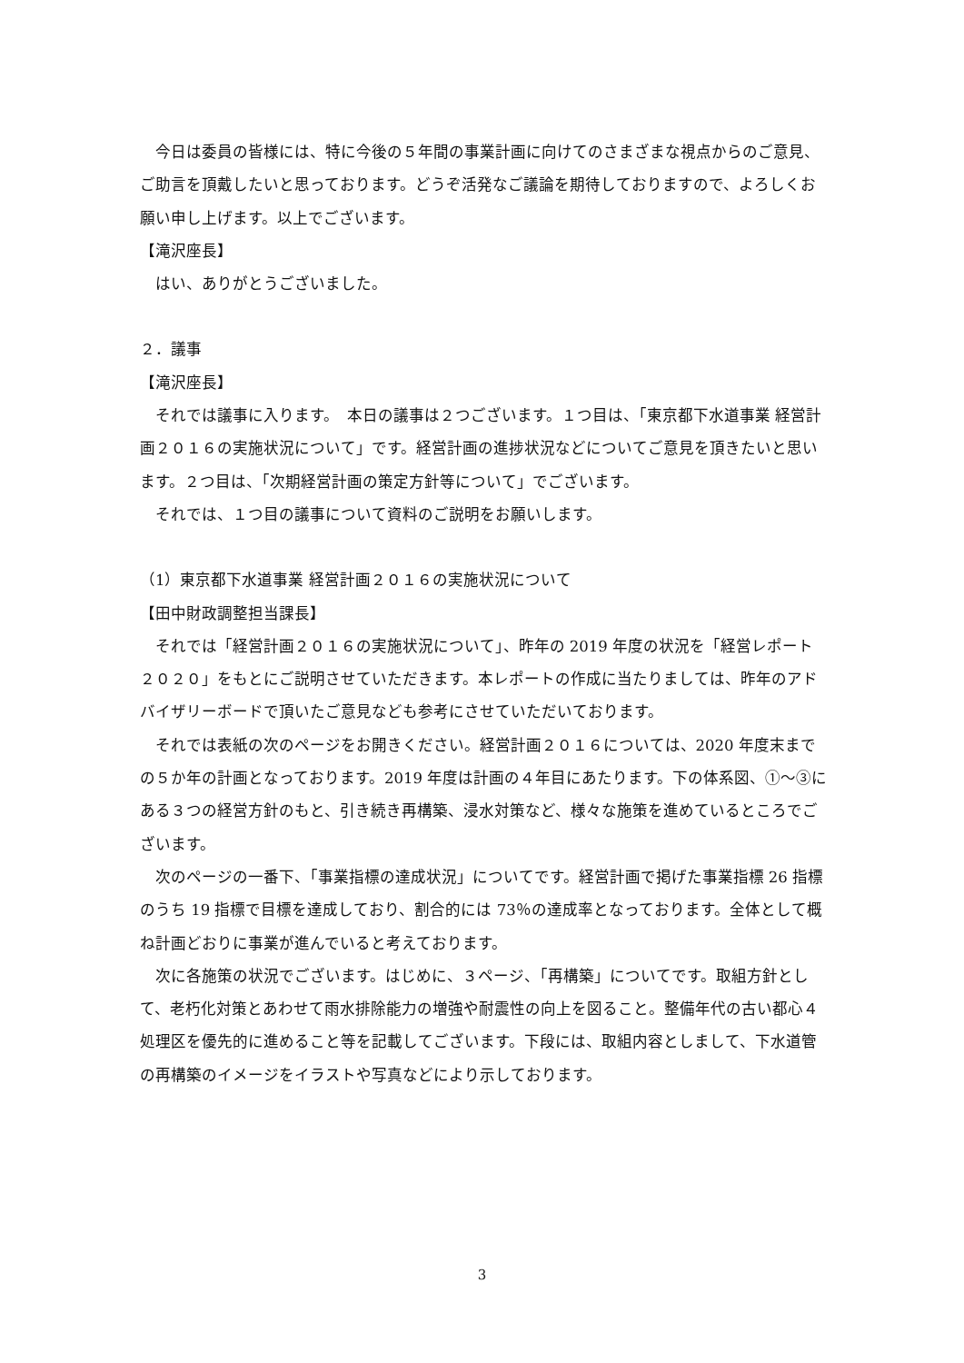今日は委員の皆様には、特に今後の５年間の事業計画に向けてのさまざまな視点からのご意見、ご助言を頂戴したいと思っております。どうぞ活発なご議論を期待しておりますので、よろしくお願い申し上げます。以上でございます。
【滝沢座長】
はい、ありがとうございました。
２．議事
【滝沢座長】
それでは議事に入ります。　本日の議事は２つございます。１つ目は、「東京都下水道事業 経営計画２０１６の実施状況について」です。経営計画の進捗状況などについてご意見を頂きたいと思います。２つ目は、「次期経営計画の策定方針等について」でございます。
それでは、１つ目の議事について資料のご説明をお願いします。
（1）東京都下水道事業 経営計画２０１６の実施状況について
【田中財政調整担当課長】
それでは「経営計画２０１６の実施状況について」、昨年の 2019 年度の状況を「経営レポート２０２０」をもとにご説明させていただきます。本レポートの作成に当たりましては、昨年のアドバイザリーボードで頂いたご意見なども参考にさせていただいております。
それでは表紙の次のページをお開きください。経営計画２０１６については、2020 年度末までの５か年の計画となっております。2019 年度は計画の４年目にあたります。下の体系図、①～③にある３つの経営方針のもと、引き続き再構築、浸水対策など、様々な施策を進めているところでございます。
次のページの一番下、「事業指標の達成状況」についてです。経営計画で掲げた事業指標 26 指標のうち 19 指標で目標を達成しており、割合的には 73％の達成率となっております。全体として概ね計画どおりに事業が進んでいると考えております。
次に各施策の状況でございます。はじめに、３ページ、「再構築」についてです。取組方針として、老朽化対策とあわせて雨水排除能力の増強や耐震性の向上を図ること。整備年代の古い都心４処理区を優先的に進めること等を記載してございます。下段には、取組内容としまして、下水道管の再構築のイメージをイラストや写真などにより示しております。
3